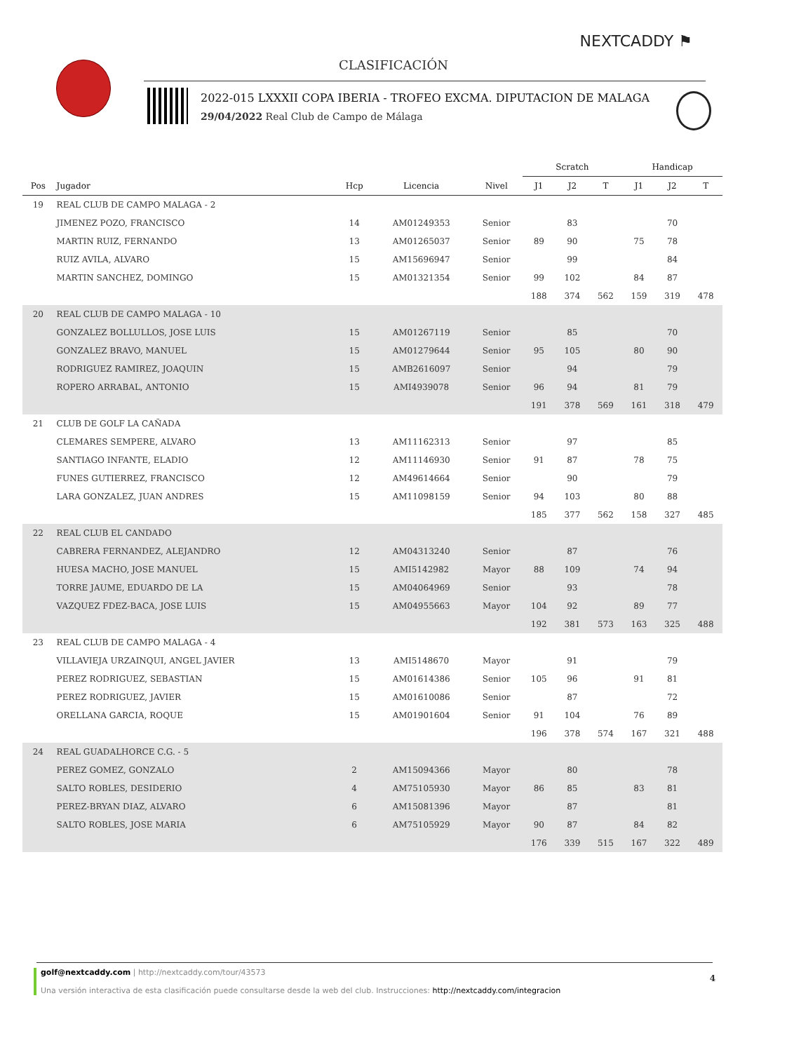NEXTCADDY ⚑
CLASIFICACIÓN
2022-015 LXXXII COPA IBERIA - TROFEO EXCMA. DIPUTACION DE MALAGA
29/04/2022 Real Club de Campo de Málaga
| | | | | | Scratch | | | Handicap | | |
| --- | --- | --- | --- | --- | --- | --- | --- | --- | --- | --- |
| Pos | Jugador | Hcp | Licencia | Nivel | J1 | J2 | T | J1 | J2 | T |
| 19 | REAL CLUB DE CAMPO MALAGA - 2 | | | | | | | | | |
| | JIMENEZ POZO, FRANCISCO | 14 | AM01249353 | Senior | | 83 | | | 70 | |
| | MARTIN RUIZ, FERNANDO | 13 | AM01265037 | Senior | 89 | 90 | | 75 | 78 | |
| | RUIZ AVILA, ALVARO | 15 | AM15696947 | Senior | | 99 | | | 84 | |
| | MARTIN SANCHEZ, DOMINGO | 15 | AM01321354 | Senior | 99 | 102 | | 84 | 87 | |
| | | | | | 188 | 374 | 562 | 159 | 319 | 478 |
| 20 | REAL CLUB DE CAMPO MALAGA - 10 | | | | | | | | | |
| | GONZALEZ BOLLULLOS, JOSE LUIS | 15 | AM01267119 | Senior | | 85 | | | 70 | |
| | GONZALEZ BRAVO, MANUEL | 15 | AM01279644 | Senior | 95 | 105 | | 80 | 90 | |
| | RODRIGUEZ RAMIREZ, JOAQUIN | 15 | AMB2616097 | Senior | | 94 | | | 79 | |
| | ROPERO ARRABAL, ANTONIO | 15 | AMI4939078 | Senior | 96 | 94 | | 81 | 79 | |
| | | | | | 191 | 378 | 569 | 161 | 318 | 479 |
| 21 | CLUB DE GOLF LA CAÑADA | | | | | | | | | |
| | CLEMARES SEMPERE, ALVARO | 13 | AM11162313 | Senior | | 97 | | | 85 | |
| | SANTIAGO INFANTE, ELADIO | 12 | AM11146930 | Senior | 91 | 87 | | 78 | 75 | |
| | FUNES GUTIERREZ, FRANCISCO | 12 | AM49614664 | Senior | | 90 | | | 79 | |
| | LARA GONZALEZ, JUAN ANDRES | 15 | AM11098159 | Senior | 94 | 103 | | 80 | 88 | |
| | | | | | 185 | 377 | 562 | 158 | 327 | 485 |
| 22 | REAL CLUB EL CANDADO | | | | | | | | | |
| | CABRERA FERNANDEZ, ALEJANDRO | 12 | AM04313240 | Senior | | 87 | | | 76 | |
| | HUESA MACHO, JOSE MANUEL | 15 | AMI5142982 | Mayor | 88 | 109 | | 74 | 94 | |
| | TORRE JAUME, EDUARDO DE LA | 15 | AM04064969 | Senior | | 93 | | | 78 | |
| | VAZQUEZ FDEZ-BACA, JOSE LUIS | 15 | AM04955663 | Mayor | 104 | 92 | | 89 | 77 | |
| | | | | | 192 | 381 | 573 | 163 | 325 | 488 |
| 23 | REAL CLUB DE CAMPO MALAGA - 4 | | | | | | | | | |
| | VILLAVIEJA URZAINQUI, ANGEL JAVIER | 13 | AMI5148670 | Mayor | | 91 | | | 79 | |
| | PEREZ RODRIGUEZ, SEBASTIAN | 15 | AM01614386 | Senior | 105 | 96 | | 91 | 81 | |
| | PEREZ RODRIGUEZ, JAVIER | 15 | AM01610086 | Senior | | 87 | | | 72 | |
| | ORELLANA GARCIA, ROQUE | 15 | AM01901604 | Senior | 91 | 104 | | 76 | 89 | |
| | | | | | 196 | 378 | 574 | 167 | 321 | 488 |
| 24 | REAL GUADALHORCE C.G. - 5 | | | | | | | | | |
| | PEREZ GOMEZ, GONZALO | 2 | AM15094366 | Mayor | | 80 | | | 78 | |
| | SALTO ROBLES, DESIDERIO | 4 | AM75105930 | Mayor | 86 | 85 | | 83 | 81 | |
| | PEREZ-BRYAN DIAZ, ALVARO | 6 | AM15081396 | Mayor | | 87 | | | 81 | |
| | SALTO ROBLES, JOSE MARIA | 6 | AM75105929 | Mayor | 90 | 87 | | 84 | 82 | |
| | | | | | 176 | 339 | 515 | 167 | 322 | 489 |
golf@nextcaddy.com | http://nextcaddy.com/tour/43573
Una versión interactiva de esta clasificación puede consultarse desde la web del club. Instrucciones: http://nextcaddy.com/integracion
4